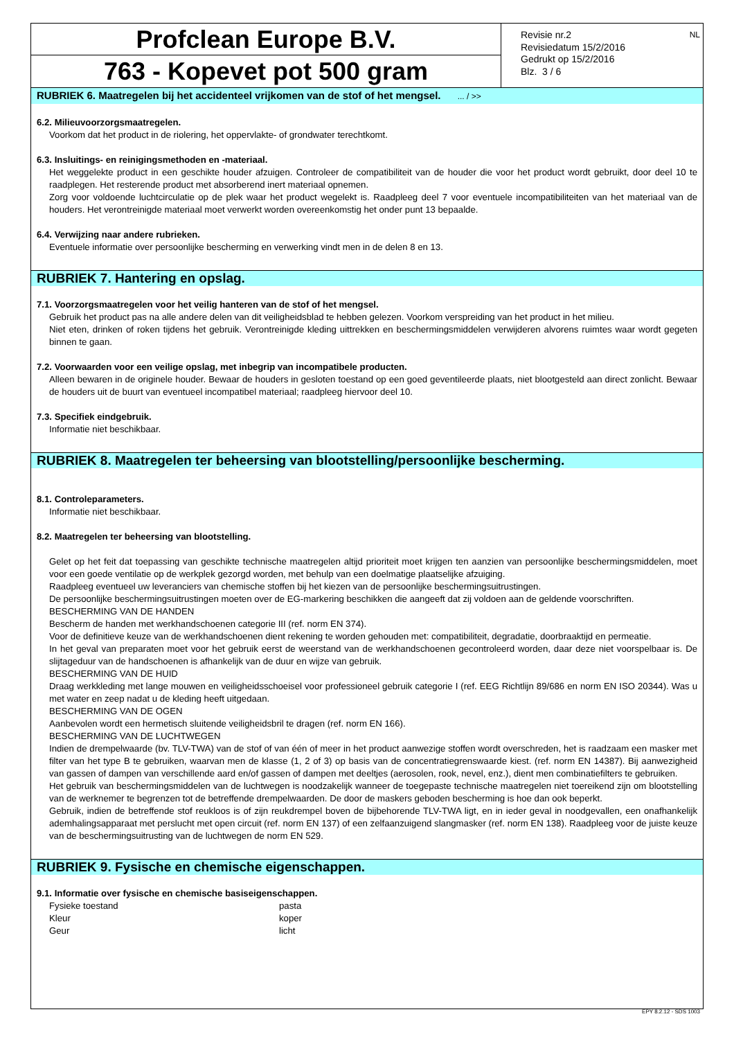Profclean Europe B.V.
763 - Kopevet pot 500 gram
Revisie nr.2
Revisiedatum 15/2/2016
Gedrukt op 15/2/2016
Blz. 3 / 6
NL
RUBRIEK 6. Maatregelen bij het accidenteel vrijkomen van de stof of het mengsel. ... / >>
6.2. Milieuvoorzorgsmaatregelen.
Voorkom dat het product in de riolering, het oppervlakte- of grondwater terechtkomt.
6.3. Insluitings- en reinigingsmethoden en -materiaal.
Het weggelekte product in een geschikte houder afzuigen. Controleer de compatibiliteit van de houder die voor het product wordt gebruikt, door deel 10 te raadplegen. Het resterende product met absorberend inert materiaal opnemen.
Zorg voor voldoende luchtcirculatie op de plek waar het product wegelekt is. Raadpleeg deel 7 voor eventuele incompatibiliteiten van het materiaal van de houders. Het verontreinigde materiaal moet verwerkt worden overeenkomstig het onder punt 13 bepaalde.
6.4. Verwijzing naar andere rubrieken.
Eventuele informatie over persoonlijke bescherming en verwerking vindt men in de delen 8 en 13.
RUBRIEK 7. Hantering en opslag.
7.1. Voorzorgsmaatregelen voor het veilig hanteren van de stof of het mengsel.
Gebruik het product pas na alle andere delen van dit veiligheidsblad te hebben gelezen. Voorkom verspreiding van het product in het milieu.
Niet eten, drinken of roken tijdens het gebruik. Verontreinigde kleding uittrekken en beschermingsmiddelen verwijderen alvorens ruimtes waar wordt gegeten binnen te gaan.
7.2. Voorwaarden voor een veilige opslag, met inbegrip van incompatibele producten.
Alleen bewaren in de originele houder. Bewaar de houders in gesloten toestand op een goed geventileerde plaats, niet blootgesteld aan direct zonlicht. Bewaar de houders uit de buurt van eventueel incompatibel materiaal; raadpleeg hiervoor deel 10.
7.3. Specifiek eindgebruik.
Informatie niet beschikbaar.
RUBRIEK 8. Maatregelen ter beheersing van blootstelling/persoonlijke bescherming.
8.1. Controleparameters.
Informatie niet beschikbaar.
8.2. Maatregelen ter beheersing van blootstelling.
Gelet op het feit dat toepassing van geschikte technische maatregelen altijd prioriteit moet krijgen ten aanzien van persoonlijke beschermingsmiddelen, moet voor een goede ventilatie op de werkplek gezorgd worden, met behulp van een doelmatige plaatselijke afzuiging.
Raadpleeg eventueel uw leveranciers van chemische stoffen bij het kiezen van de persoonlijke beschermingsuitrustingen.
De persoonlijke beschermingsuitrustingen moeten over de EG-markering beschikken die aangeeft dat zij voldoen aan de geldende voorschriften.
BESCHERMING VAN DE HANDEN
Bescherm de handen met werkhandschoenen categorie III (ref. norm EN 374).
Voor de definitieve keuze van de werkhandschoenen dient rekening te worden gehouden met: compatibiliteit, degradatie, doorbraaktijd en permeatie.
In het geval van preparaten moet voor het gebruik eerst de weerstand van de werkhandschoenen gecontroleerd worden, daar deze niet voorspelbaar is. De slijtageduur van de handschoenen is afhankelijk van de duur en wijze van gebruik.
BESCHERMING VAN DE HUID
Draag werkkleding met lange mouwen en veiligheidsschoeisel voor professioneel gebruik categorie I (ref. EEG Richtlijn 89/686 en norm EN ISO 20344). Was u met water en zeep nadat u de kleding heeft uitgedaan.
BESCHERMING VAN DE OGEN
Aanbevolen wordt een hermetisch sluitende veiligheidsbril te dragen (ref. norm EN 166).
BESCHERMING VAN DE LUCHTWEGEN
Indien de drempelwaarde (bv. TLV-TWA) van de stof of van één of meer in het product aanwezige stoffen wordt overschreden, het is raadzaam een masker met filter van het type B te gebruiken, waarvan men de klasse (1, 2 of 3) op basis van de concentratiegrenswaarde kiest. (ref. norm EN 14387). Bij aanwezigheid van gassen of dampen van verschillende aard en/of gassen of dampen met deeltjes (aerosolen, rook, nevel, enz.), dient men combinatiefilters te gebruiken.
Het gebruik van beschermingsmiddelen van de luchtwegen is noodzakelijk wanneer de toegepaste technische maatregelen niet toereikend zijn om blootstelling van de werknemer te begrenzen tot de betreffende drempelwaarden. De door de maskers geboden bescherming is hoe dan ook beperkt.
Gebruik, indien de betreffende stof reukloos is of zijn reukdrempel boven de bijbehorende TLV-TWA ligt, en in ieder geval in noodgevallen, een onafhankelijk ademhalingsapparaat met perslucht met open circuit (ref. norm EN 137) of een zelfaanzuigend slangmasker (ref. norm EN 138). Raadpleeg voor de juiste keuze van de beschermingsuitrusting van de luchtwegen de norm EN 529.
RUBRIEK 9. Fysische en chemische eigenschappen.
9.1. Informatie over fysische en chemische basiseigenschappen.
| Fysieke toestand | pasta |
| Kleur | koper |
| Geur | licht |
EPY 8.2.12 - SDS 1003